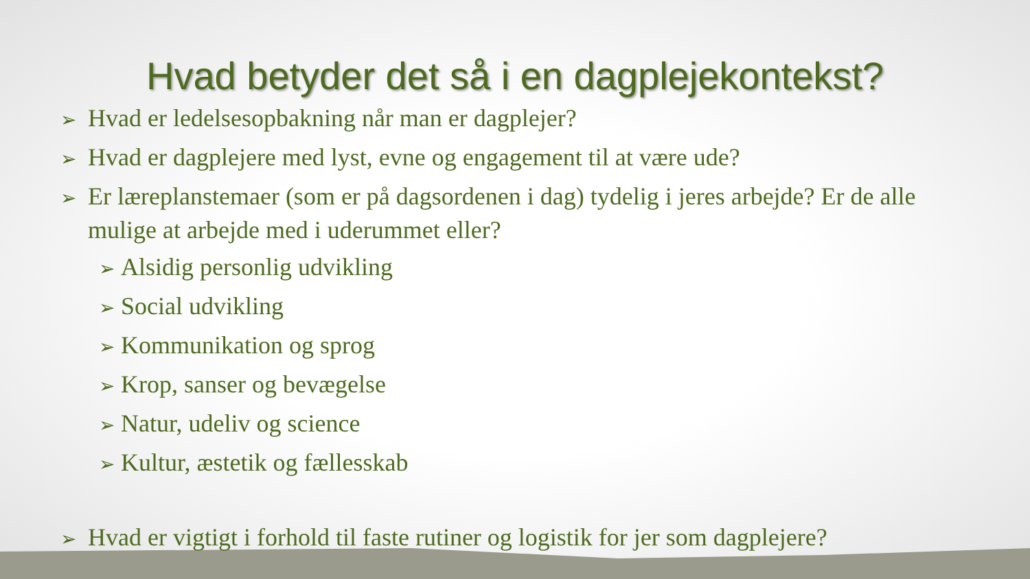Hvad betyder det så i en dagplejekontekst?
➢ Hvad er ledelsesopbakning når man er dagplejer?
➢ Hvad er dagplejere med lyst, evne og engagement til at være ude?
➢ Er læreplanstemaer (som er på dagsordenen i dag) tydelig i jeres arbejde? Er de alle mulige at arbejde med i uderummet eller?
➢ Alsidig personlig udvikling
➢ Social udvikling
➢ Kommunikation og sprog
➢ Krop, sanser og bevægelse
➢ Natur, udeliv og science
➢ Kultur, æstetik og fællesskab
➢ Hvad er vigtigt i forhold til faste rutiner og logistik for jer som dagplejere?